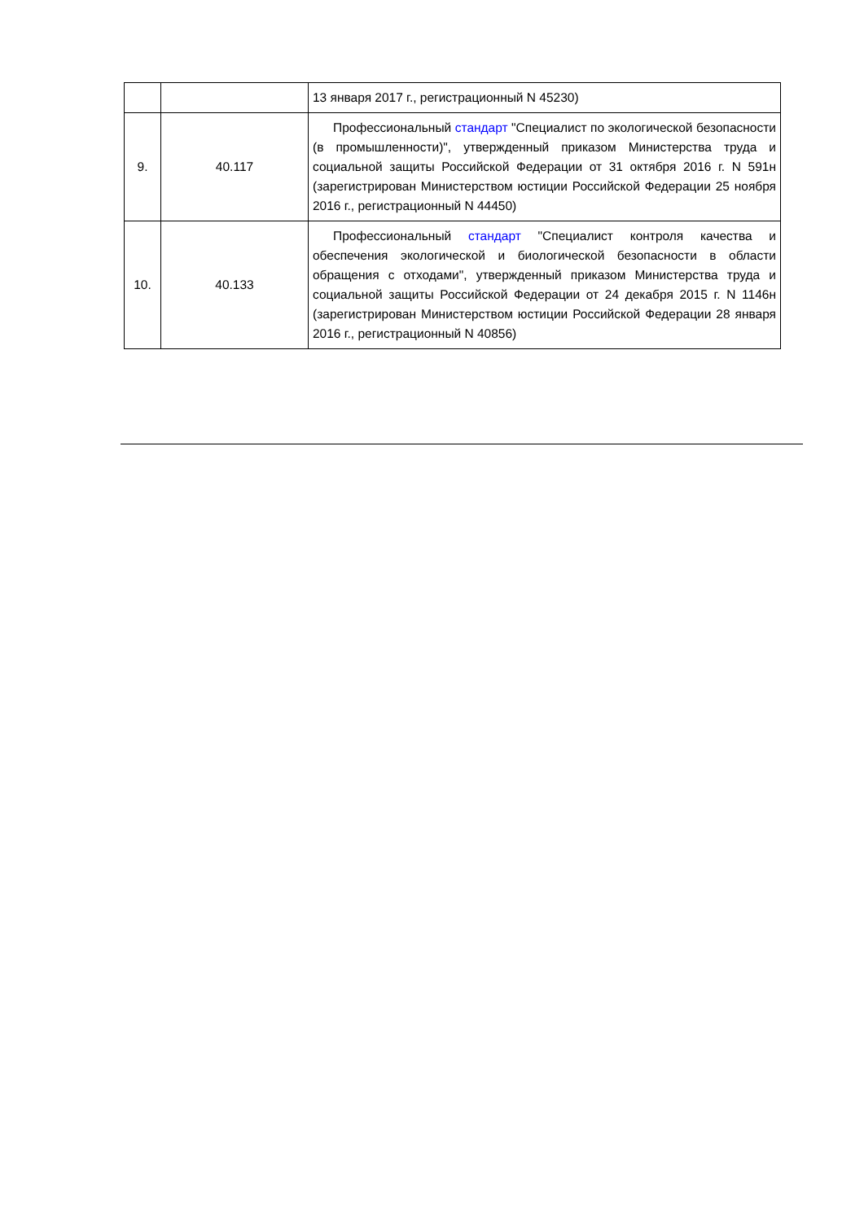| | | 13 января 2017 г., регистрационный N 45230) |
| 9. | 40.117 | Профессиональный стандарт "Специалист по экологической безопасности (в промышленности)", утвержденный приказом Министерства труда и социальной защиты Российской Федерации от 31 октября 2016 г. N 591н (зарегистрирован Министерством юстиции Российской Федерации 25 ноября 2016 г., регистрационный N 44450) |
| 10. | 40.133 | Профессиональный стандарт "Специалист контроля качества и обеспечения экологической и биологической безопасности в области обращения с отходами", утвержденный приказом Министерства труда и социальной защиты Российской Федерации от 24 декабря 2015 г. N 1146н (зарегистрирован Министерством юстиции Российской Федерации 28 января 2016 г., регистрационный N 40856) |